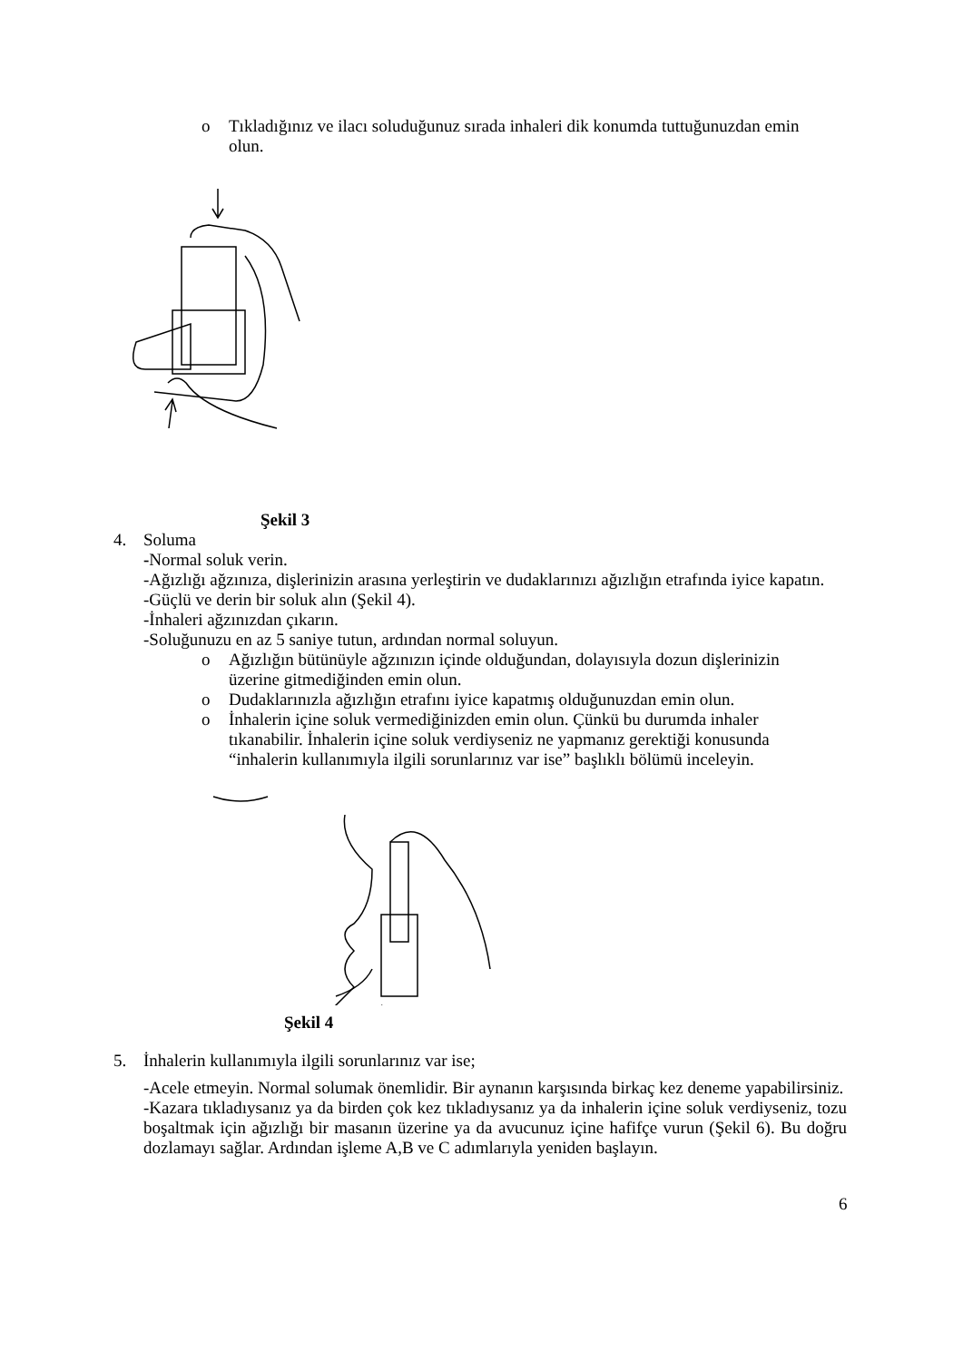o Tıkladığınız ve ilacı soluduğunuz sırada inhaleri dik konumda tuttuğunuzdan emin olun.
Şekil 3
4. Soluma
-Normal soluk verin.
-Ağızlığı ağzınıza, dişlerinizin arasına yerleştirin ve dudaklarınızı ağızlığın etrafında iyice kapatın.
-Güçlü ve derin bir soluk alın (Şekil 4).
-İnhaleri ağzınızdan çıkarın.
-Soluğunuzu en az 5 saniye tutun, ardından normal soluyun.
o Ağızlığın bütünüyle ağzınızın içinde olduğundan, dolayısıyla dozun dişlerinizin üzerine gitmediğinden emin olun.
o Dudaklarınızla ağızlığın etrafını iyice kapatmış olduğunuzdan emin olun.
o İnhalerin içine soluk vermediğinizden emin olun. Çünkü bu durumda inhaler tıkanabilir. İnhalerin içine soluk verdiyseniz ne yapmanız gerektiği konusunda “inhalerin kullanımıyla ilgili sorunlarınız var ise” başlıklı bölümü inceleyin.
Şekil 4
5. İnhalerin kullanımıyla ilgili sorunlarınız var ise;
-Acele etmeyin. Normal solumak önemlidir. Bir aynanın karşısında birkaç kez deneme yapabilirsiniz.
-Kazara tıkladıysanız ya da birden çok kez tıkladıysanız ya da inhalerin içine soluk verdiyseniz, tozu boşaltmak için ağızlığı bir masanın üzerine ya da avucunuz içine hafifçe vurun (Şekil 6). Bu doğru dozlamayı sağlar. Ardından işleme A,B ve C adımlarıyla yeniden başlayın.
6